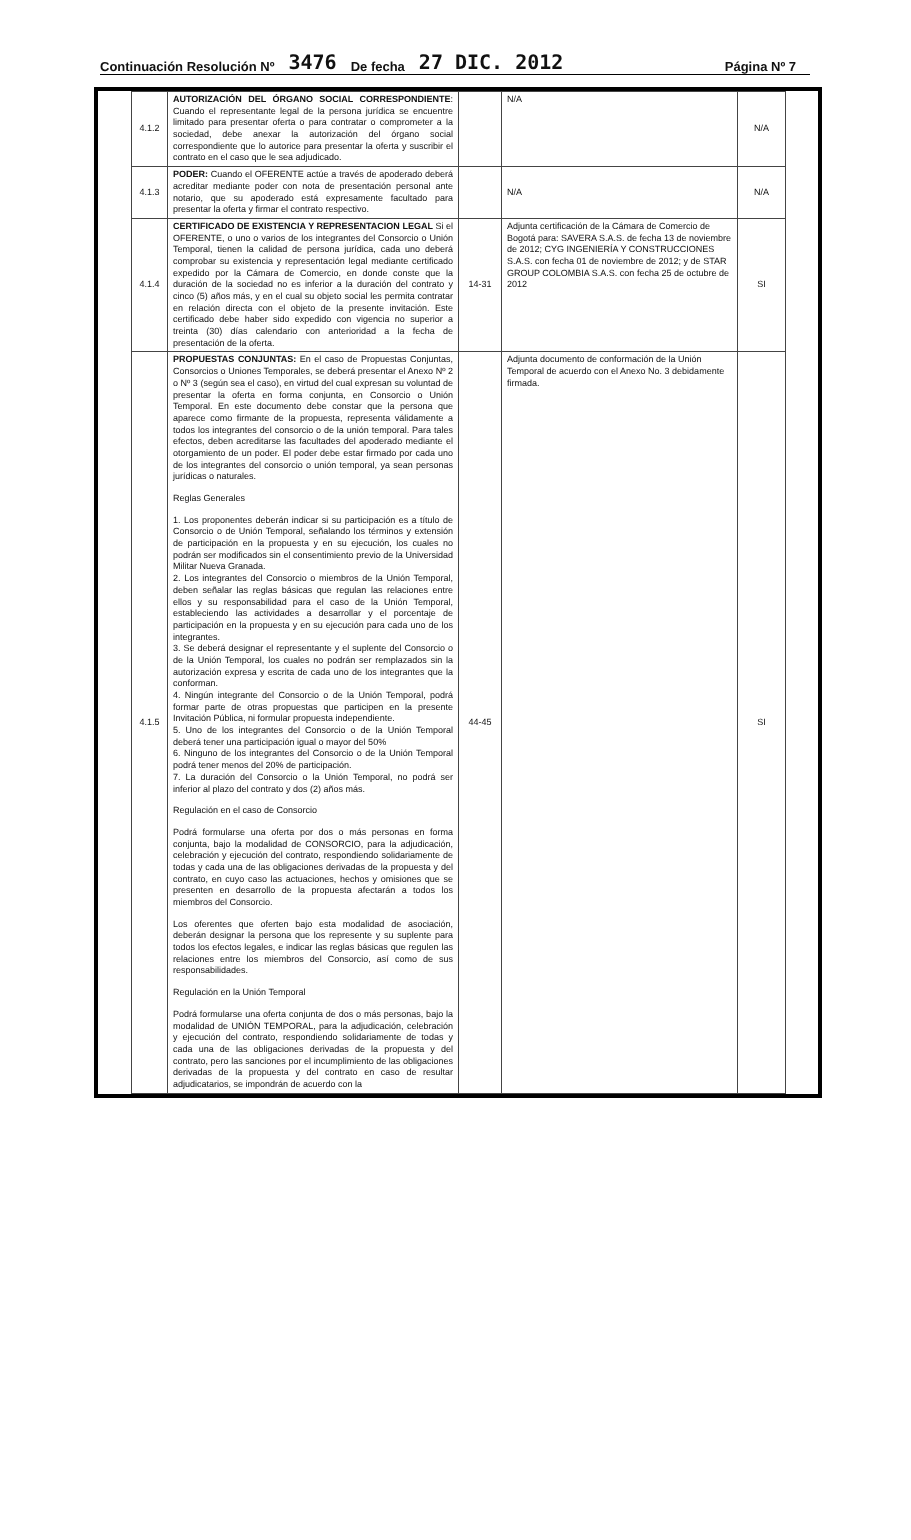Continuación Resolución Nº 3476 De fecha 27 DIC. 2012 Página Nº 7
| 4.1.2 | AUTORIZACIÓN DEL ÓRGANO SOCIAL CORRESPONDIENTE : Cuando el representante legal de la persona jurídica se encuentre limitado para presentar oferta o para contratar o comprometer a la sociedad, debe anexar la autorización del órgano social correspondiente que lo autorice para presentar la oferta y suscribir el contrato en el caso que le sea adjudicado. | | N/A | N/A |
| 4.1.3 | PODER: Cuando el OFERENTE actúe a través de apoderado deberá acreditar mediante poder con nota de presentación personal ante notario, que su apoderado está expresamente facultado para presentar la oferta y firmar el contrato respectivo. | | N/A | N/A |
| 4.1.4 | CERTIFICADO DE EXISTENCIA Y REPRESENTACION LEGAL Si el OFERENTE, o uno o varios de los integrantes del Consorcio o Unión Temporal, tienen la calidad de persona jurídica, cada uno deberá comprobar su existencia y representación legal mediante certificado expedido por la Cámara de Comercio, en donde conste que la duración de la sociedad no es inferior a la duración del contrato y cinco (5) años más, y en el cual su objeto social les permita contratar en relación directa con el objeto de la presente invitación. Este certificado debe haber sido expedido con vigencia no superior a treinta (30) días calendario con anterioridad a la fecha de presentación de la oferta. | 14-31 | Adjunta certificación de la Cámara de Comercio de Bogotá para: SAVERA S.A.S. de fecha 13 de noviembre de 2012; CYG INGENIERÍA Y CONSTRUCCIONES S.A.S. con fecha 01 de noviembre de 2012; y de STAR GROUP COLOMBIA S.A.S. con fecha 25 de octubre de 2012 | SI |
| 4.1.5 | PROPUESTAS CONJUNTAS: En el caso de Propuestas Conjuntas, Consorcios o Uniones Temporales, se deberá presentar el Anexo Nº 2 o Nº 3 (según sea el caso), en virtud del cual expresan su voluntad de presentar la oferta en forma conjunta, en Consorcio o Unión Temporal. En este documento debe constar que la persona que aparece como firmante de la propuesta, representa válidamente a todos los integrantes del consorcio o de la unión temporal. Para tales efectos, deben acreditarse las facultades del apoderado mediante el otorgamiento de un poder. El poder debe estar firmado por cada uno de los integrantes del consorcio o unión temporal, ya sean personas jurídicas o naturales. Reglas Generales 1. Los proponentes deberán indicar si su participación es a título de Consorcio o de Unión Temporal, señalando los términos y extensión de participación en la propuesta y en su ejecución, los cuales no podrán ser modificados sin el consentimiento previo de la Universidad Militar Nueva Granada. 2. Los integrantes del Consorcio o miembros de la Unión Temporal, deben señalar las reglas básicas que regulan las relaciones entre ellos y su responsabilidad para el caso de la Unión Temporal, estableciendo las actividades a desarrollar y el porcentaje de participación en la propuesta y en su ejecución para cada uno de los integrantes. 3. Se deberá designar el representante y el suplente del Consorcio o de la Unión Temporal, los cuales no podrán ser remplazados sin la autorización expresa y escrita de cada uno de los integrantes que la conforman. 4. Ningún integrante del Consorcio o de la Unión Temporal, podrá formar parte de otras propuestas que participen en la presente Invitación Pública, ni formular propuesta independiente. 5. Uno de los integrantes del Consorcio o de la Unión Temporal deberá tener una participación igual o mayor del 50% 6. Ninguno de los integrantes del Consorcio o de la Unión Temporal podrá tener menos del 20% de participación. 7. La duración del Consorcio o la Unión Temporal, no podrá ser inferior al plazo del contrato y dos (2) años más. Regulación en el caso de Consorcio Podrá formularse una oferta por dos o más personas en forma conjunta, bajo la modalidad de CONSORCIO, para la adjudicación, celebración y ejecución del contrato, respondiendo solidariamente de todas y cada una de las obligaciones derivadas de la propuesta y del contrato, en cuyo caso las actuaciones, hechos y omisiones que se presenten en desarrollo de la propuesta afectarán a todos los miembros del Consorcio. Los oferentes que oferten bajo esta modalidad de asociación, deberán designar la persona que los represente y su suplente para todos los efectos legales, e indicar las reglas básicas que regulen las relaciones entre los miembros del Consorcio, así como de sus responsabilidades. Regulación en la Unión Temporal Podrá formularse una oferta conjunta de dos o más personas, bajo la modalidad de UNIÓN TEMPORAL, para la adjudicación, celebración y ejecución del contrato, respondiendo solidariamente de todas y cada una de las obligaciones derivadas de la propuesta y del contrato, pero las sanciones por el incumplimiento de las obligaciones derivadas de la propuesta y del contrato en caso de resultar adjudicatarios, se impondrán de acuerdo con la | 44-45 | Adjunta documento de conformación de la Unión Temporal de acuerdo con el Anexo No. 3 debidamente firmada. | SI |